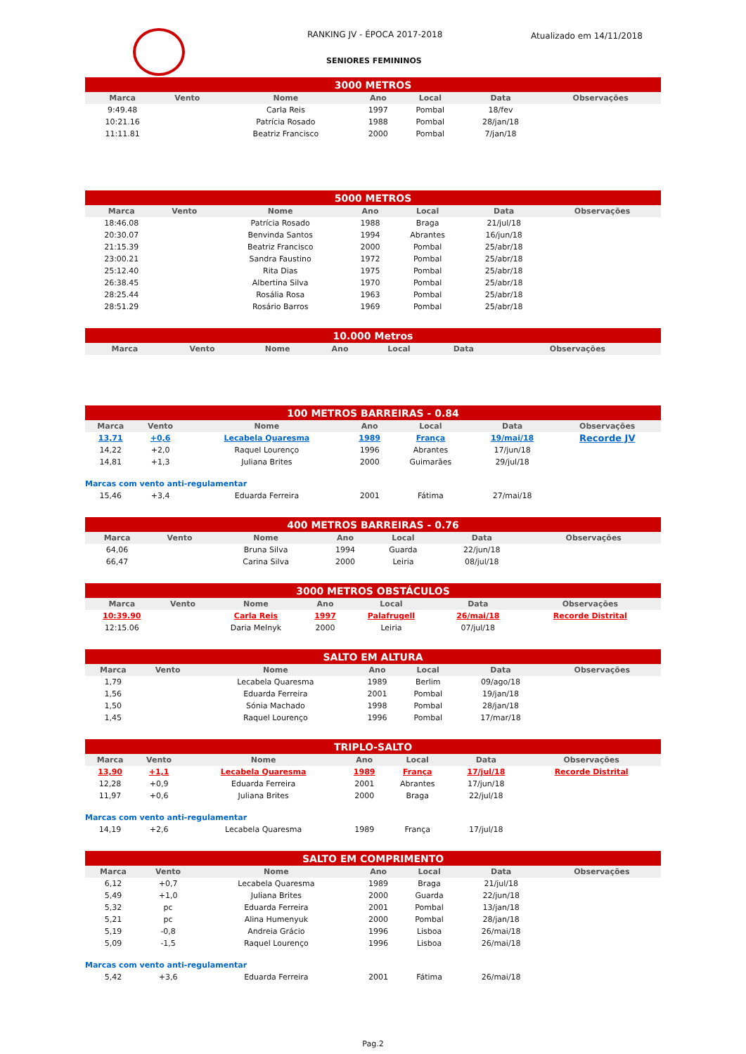RANKING JV - ÉPOCA 2017-2018
SENIORES FEMININOS
Atualizado em 14/11/2018
| 3000 METROS | | | | | | |
| --- | --- | --- | --- | --- | --- | --- |
| Marca | Vento | Nome | Ano | Local | Data | Observações |
| 9:49.48 | | Carla Reis | 1997 | Pombal | 18/fev | |
| 10:21.16 | | Patrícia Rosado | 1988 | Pombal | 28/jan/18 | |
| 11:11.81 | | Beatriz Francisco | 2000 | Pombal | 7/jan/18 | |
| 5000 METROS | | | | | | |
| --- | --- | --- | --- | --- | --- | --- |
| Marca | Vento | Nome | Ano | Local | Data | Observações |
| 18:46.08 | | Patrícia Rosado | 1988 | Braga | 21/jul/18 | |
| 20:30.07 | | Benvinda Santos | 1994 | Abrantes | 16/jun/18 | |
| 21:15.39 | | Beatriz Francisco | 2000 | Pombal | 25/abr/18 | |
| 23:00.21 | | Sandra Faustino | 1972 | Pombal | 25/abr/18 | |
| 25:12.40 | | Rita Dias | 1975 | Pombal | 25/abr/18 | |
| 26:38.45 | | Albertina Silva | 1970 | Pombal | 25/abr/18 | |
| 28:25.44 | | Rosália Rosa | 1963 | Pombal | 25/abr/18 | |
| 28:51.29 | | Rosário Barros | 1969 | Pombal | 25/abr/18 | |
| 10.000 Metros | | | | | | |
| --- | --- | --- | --- | --- | --- | --- |
| Marca | Vento | Nome | Ano | Local | Data | Observações |
| 100 METROS BARREIRAS - 0.84 | | | | | | |
| --- | --- | --- | --- | --- | --- | --- |
| Marca | Vento | Nome | Ano | Local | Data | Observações |
| 13,71 | +0,6 | Lecabela Quaresma | 1989 | França | 19/mai/18 | Recorde JV |
| 14,22 | +2,0 | Raquel Lourenço | 1996 | Abrantes | 17/jun/18 | |
| 14,81 | +1,3 | Juliana Brites | 2000 | Guimarães | 29/jul/18 | |
| Marcas com vento anti-regulamentar | | | | | | |
| 15,46 | +3,4 | Eduarda Ferreira | 2001 | Fátima | 27/mai/18 | |
| 400 METROS BARREIRAS - 0.76 | | | | | | |
| --- | --- | --- | --- | --- | --- | --- |
| Marca | Vento | Nome | Ano | Local | Data | Observações |
| 64,06 | | Bruna Silva | 1994 | Guarda | 22/jun/18 | |
| 66,47 | | Carina Silva | 2000 | Leiria | 08/jul/18 | |
| 3000 METROS OBSTÁCULOS | | | | | | |
| --- | --- | --- | --- | --- | --- | --- |
| Marca | Vento | Nome | Ano | Local | Data | Observações |
| 10:39.90 | | Carla Reis | 1997 | Palafrugell | 26/mai/18 | Recorde Distrital |
| 12:15.06 | | Daria Melnyk | 2000 | Leiria | 07/jul/18 | |
| SALTO EM ALTURA | | | | | | |
| --- | --- | --- | --- | --- | --- | --- |
| Marca | Vento | Nome | Ano | Local | Data | Observações |
| 1,79 | | Lecabela Quaresma | 1989 | Berlim | 09/ago/18 | |
| 1,56 | | Eduarda Ferreira | 2001 | Pombal | 19/jan/18 | |
| 1,50 | | Sónia Machado | 1998 | Pombal | 28/jan/18 | |
| 1,45 | | Raquel Lourenço | 1996 | Pombal | 17/mar/18 | |
| TRIPLO-SALTO | | | | | | |
| --- | --- | --- | --- | --- | --- | --- |
| Marca | Vento | Nome | Ano | Local | Data | Observações |
| 13,90 | +1,1 | Lecabela Quaresma | 1989 | França | 17/jul/18 | Recorde Distrital |
| 12,28 | +0,9 | Eduarda Ferreira | 2001 | Abrantes | 17/jun/18 | |
| 11,97 | +0,6 | Juliana Brites | 2000 | Braga | 22/jul/18 | |
| Marcas com vento anti-regulamentar | | | | | | |
| 14,19 | +2,6 | Lecabela Quaresma | 1989 | França | 17/jul/18 | |
| SALTO EM COMPRIMENTO | | | | | | |
| --- | --- | --- | --- | --- | --- | --- |
| Marca | Vento | Nome | Ano | Local | Data | Observações |
| 6,12 | +0,7 | Lecabela Quaresma | 1989 | Braga | 21/jul/18 | |
| 5,49 | +1,0 | Juliana Brites | 2000 | Guarda | 22/jun/18 | |
| 5,32 | pc | Eduarda Ferreira | 2001 | Pombal | 13/jan/18 | |
| 5,21 | pc | Alina Humenyuk | 2000 | Pombal | 28/jan/18 | |
| 5,19 | -0,8 | Andreia Grácio | 1996 | Lisboa | 26/mai/18 | |
| 5,09 | -1,5 | Raquel Lourenço | 1996 | Lisboa | 26/mai/18 | |
| Marcas com vento anti-regulamentar | | | | | | |
| 5,42 | +3,6 | Eduarda Ferreira | 2001 | Fátima | 26/mai/18 | |
Pag.2